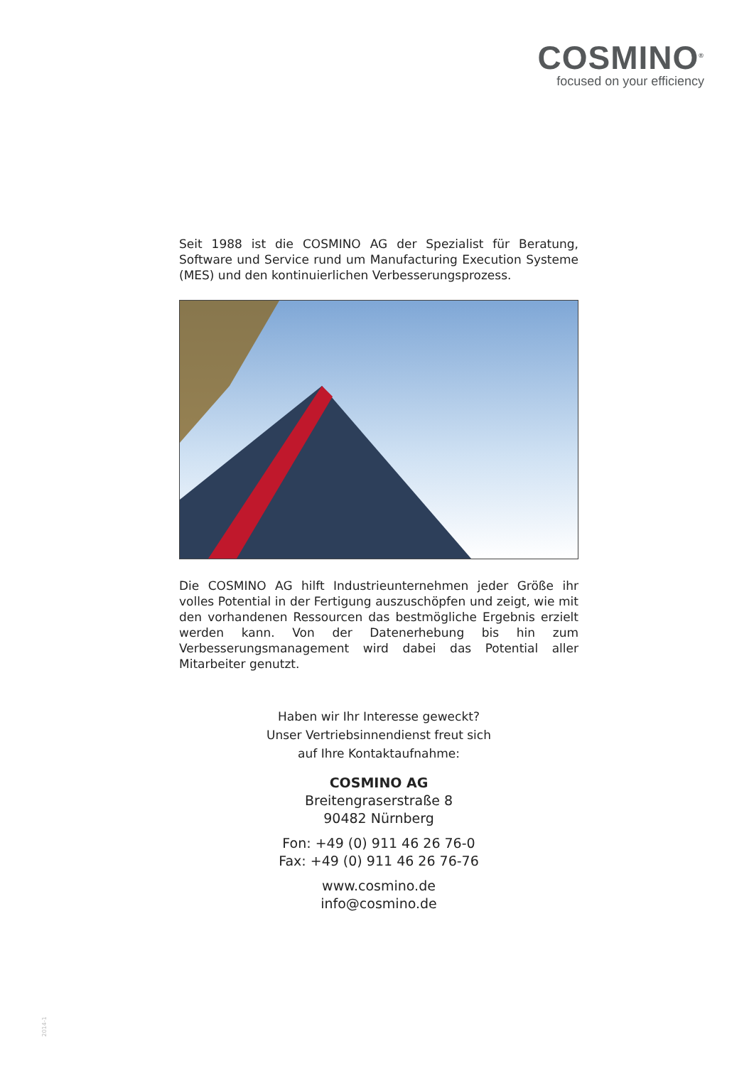COSMINO<sup>®</sup>
focused on your efficiency
Seit 1988 ist die COSMINO AG der Spezialist für Beratung, Software und Service rund um Manufacturing Execution Systeme (MES) und den kontinuierlichen Verbesserungsprozess.
Die COSMINO AG hilft Industrieunternehmen jeder Größe ihr volles Potential in der Fertigung auszuschöpfen und zeigt, wie mit den vorhandenen Ressourcen das bestmögliche Ergebnis erzielt werden kann. Von der Datenerhebung bis hin zum Verbesserungsmanagement wird dabei das Potential aller Mitarbeiter genutzt.
Haben wir Ihr Interesse geweckt?
Unser Vertriebsinnendienst freut sich
auf Ihre Kontaktaufnahme:
COSMINO AG
Breitengraserstraße 8
90482 Nürnberg
Fon: +49 (0) 911 46 26 76-0
Fax: +49 (0) 911 46 26 76-76
www.cosmino.de
info@cosmino.de
2014-1